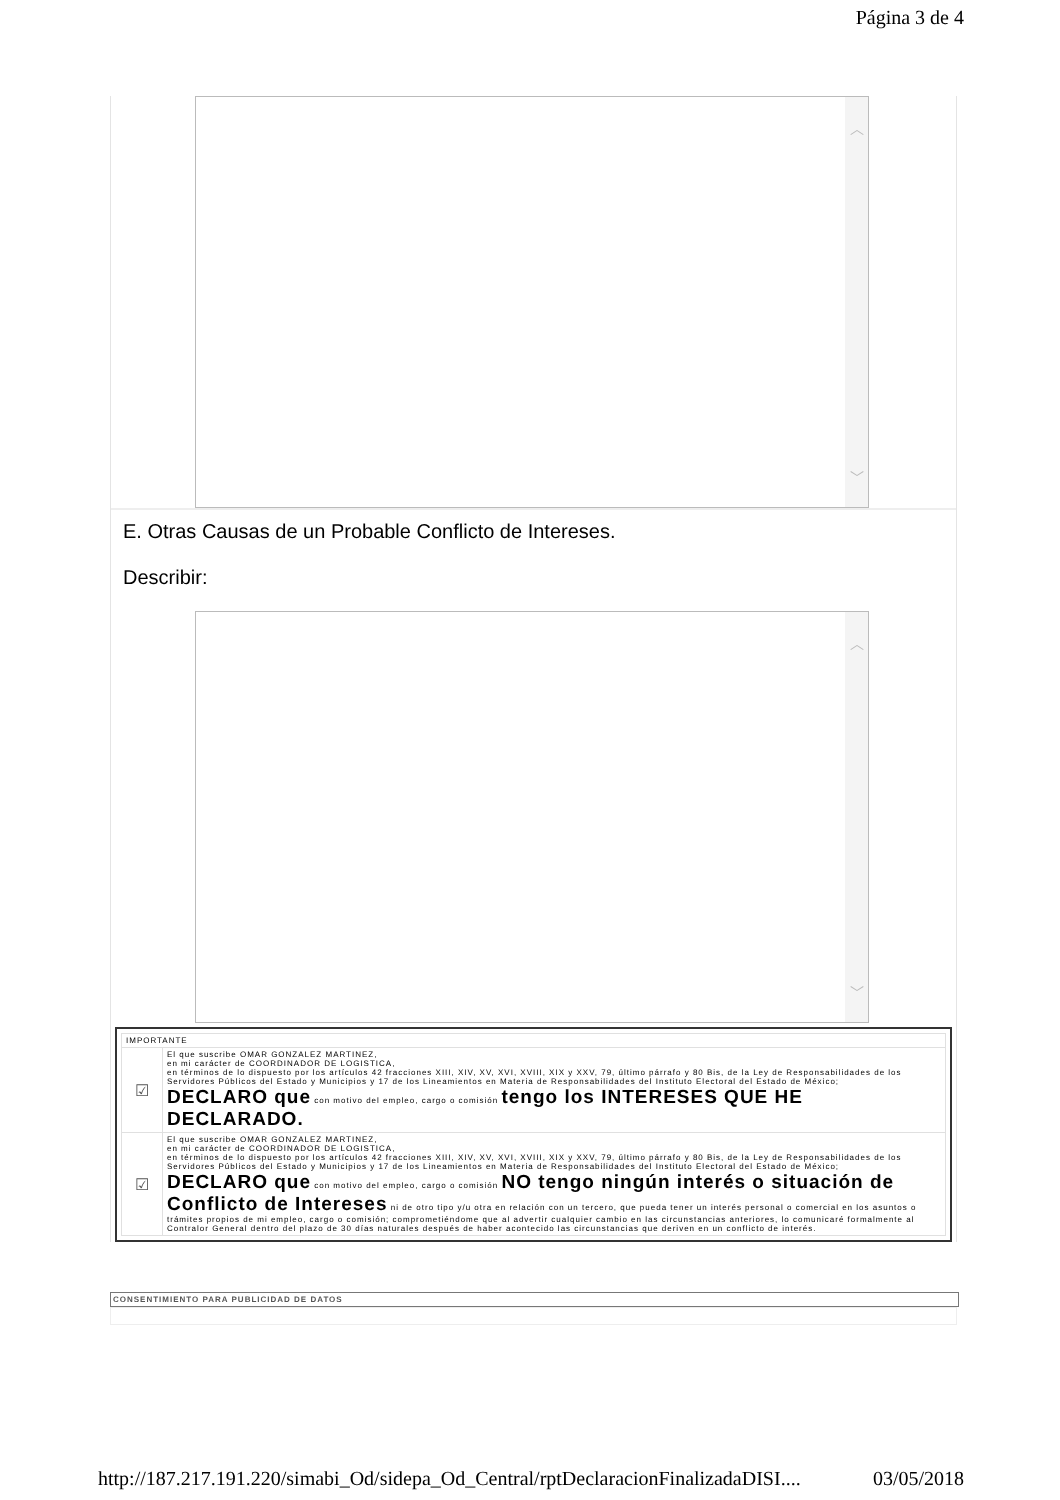Página 3 de 4
︿
﹀
E. Otras Causas de un Probable Conflicto de Intereses.
Describir:
︿
﹀
| IMPORTANTE | |
| ☑ | El que suscribe OMAR GONZALEZ MARTINEZ, en mi carácter de COORDINADOR DE LOGISTICA, en términos de lo dispuesto por los artículos 42 fracciones XIII, XIV, XV, XVI, XVIII, XIX y XXV, 79, último párrafo y 80 Bis, de la Ley de Responsabilidades de los Servidores Públicos del Estado y Municipios y 17 de los Lineamientos en Materia de Responsabilidades del Instituto Electoral del Estado de México; DECLARO que con motivo del empleo, cargo o comisión tengo los INTERESES QUE HE DECLARADO. |
| ☑ | El que suscribe OMAR GONZALEZ MARTINEZ, en mi carácter de COORDINADOR DE LOGISTICA, en términos de lo dispuesto por los artículos 42 fracciones XIII, XIV, XV, XVI, XVIII, XIX y XXV, 79, último párrafo y 80 Bis, de la Ley de Responsabilidades de los Servidores Públicos del Estado y Municipios y 17 de los Lineamientos en Materia de Responsabilidades del Instituto Electoral del Estado de México; DECLARO que con motivo del empleo, cargo o comisión NO tengo ningún interés o situación de Conflicto de Intereses ni de otro tipo y/u otra en relación con un tercero, que pueda tener un interés personal o comercial en los asuntos o trámites propios de mi empleo, cargo o comisión; comprometiéndome que al advertir cualquier cambio en las circunstancias anteriores, lo comunicaré formalmente al Contralor General dentro del plazo de 30 días naturales después de haber acontecido las circunstancias que deriven en un conflicto de interés. |
CONSENTIMIENTO PARA PUBLICIDAD DE DATOS
http://187.217.191.220/simabi_Od/sidepa_Od_Central/rptDeclaracionFinalizadaDISI.... 03/05/2018